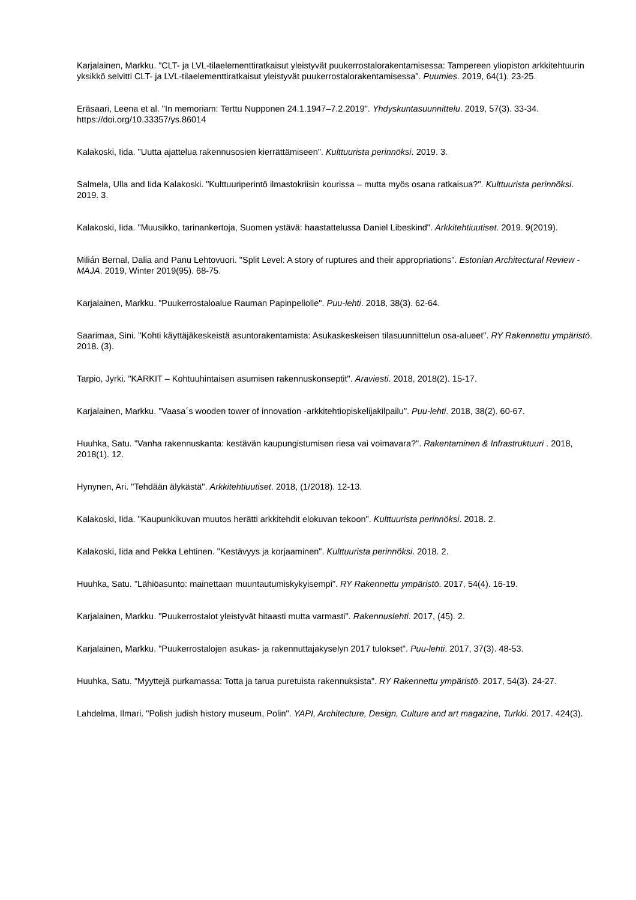Karjalainen, Markku. "CLT- ja LVL-tilaelementtiratkaisut yleistyvät puukerrostalorakentamisessa: Tampereen yliopiston arkkitehtuurin yksikkö selvitti CLT- ja LVL-tilaelementtiratkaisut yleistyvät puukerrostalorakentamisessa". Puumies. 2019, 64(1). 23-25.
Eräsaari, Leena et al. "In memoriam: Terttu Nupponen 24.1.1947–7.2.2019". Yhdyskuntasuunnittelu. 2019, 57(3). 33-34. https://doi.org/10.33357/ys.86014
Kalakoski, Iida. "Uutta ajattelua rakennusosien kierrättämiseen". Kulttuurista perinnöksi. 2019. 3.
Salmela, Ulla and Iida Kalakoski. "Kulttuuriperintö ilmastokriisin kourissa – mutta myös osana ratkaisua?". Kulttuurista perinnöksi. 2019. 3.
Kalakoski, Iida. "Muusikko, tarinankertoja, Suomen ystävä: haastattelussa Daniel Libeskind". Arkkitehtiuutiset. 2019. 9(2019).
Milián Bernal, Dalia and Panu Lehtovuori. "Split Level: A story of ruptures and their appropriations". Estonian Architectural Review - MAJA. 2019, Winter 2019(95). 68-75.
Karjalainen, Markku. "Puukerrostaloalue Rauman Papinpellolle". Puu-lehti. 2018, 38(3). 62-64.
Saarimaa, Sini. "Kohti käyttäjäkeskeistä asuntorakentamista: Asukaskeskeisen tilasuunnittelun osa-alueet". RY Rakennettu ympäristö. 2018. (3).
Tarpio, Jyrki. "KARKIT – Kohtuuhintaisen asumisen rakennuskonseptit". Araviesti. 2018, 2018(2). 15-17.
Karjalainen, Markku. "Vaasa´s wooden tower of innovation -arkkitehtiopiskelijakilpailu". Puu-lehti. 2018, 38(2). 60-67.
Huuhka, Satu. "Vanha rakennuskanta: kestävän kaupungistumisen riesa vai voimavara?". Rakentaminen & Infrastruktuuri . 2018, 2018(1). 12.
Hynynen, Ari. "Tehdään älykästä". Arkkitehtiuutiset. 2018, (1/2018). 12-13.
Kalakoski, Iida. "Kaupunkikuvan muutos herätti arkkitehdit elokuvan tekoon". Kulttuurista perinnöksi. 2018. 2.
Kalakoski, Iida and Pekka Lehtinen. "Kestävyys ja korjaaminen". Kulttuurista perinnöksi. 2018. 2.
Huuhka, Satu. "Lähiöasunto: mainettaan muuntautumiskykyisempi". RY Rakennettu ympäristö. 2017, 54(4). 16-19.
Karjalainen, Markku. "Puukerrostalot yleistyvät hitaasti mutta varmasti". Rakennuslehti. 2017, (45). 2.
Karjalainen, Markku. "Puukerrostalojen asukas- ja rakennuttajakyselyn 2017 tulokset". Puu-lehti. 2017, 37(3). 48-53.
Huuhka, Satu. "Myyttejä purkamassa: Totta ja tarua puretuista rakennuksista". RY Rakennettu ympäristö. 2017, 54(3). 24-27.
Lahdelma, Ilmari. "Polish judish history museum, Polin". YAPI, Architecture, Design, Culture and art magazine, Turkki. 2017. 424(3).